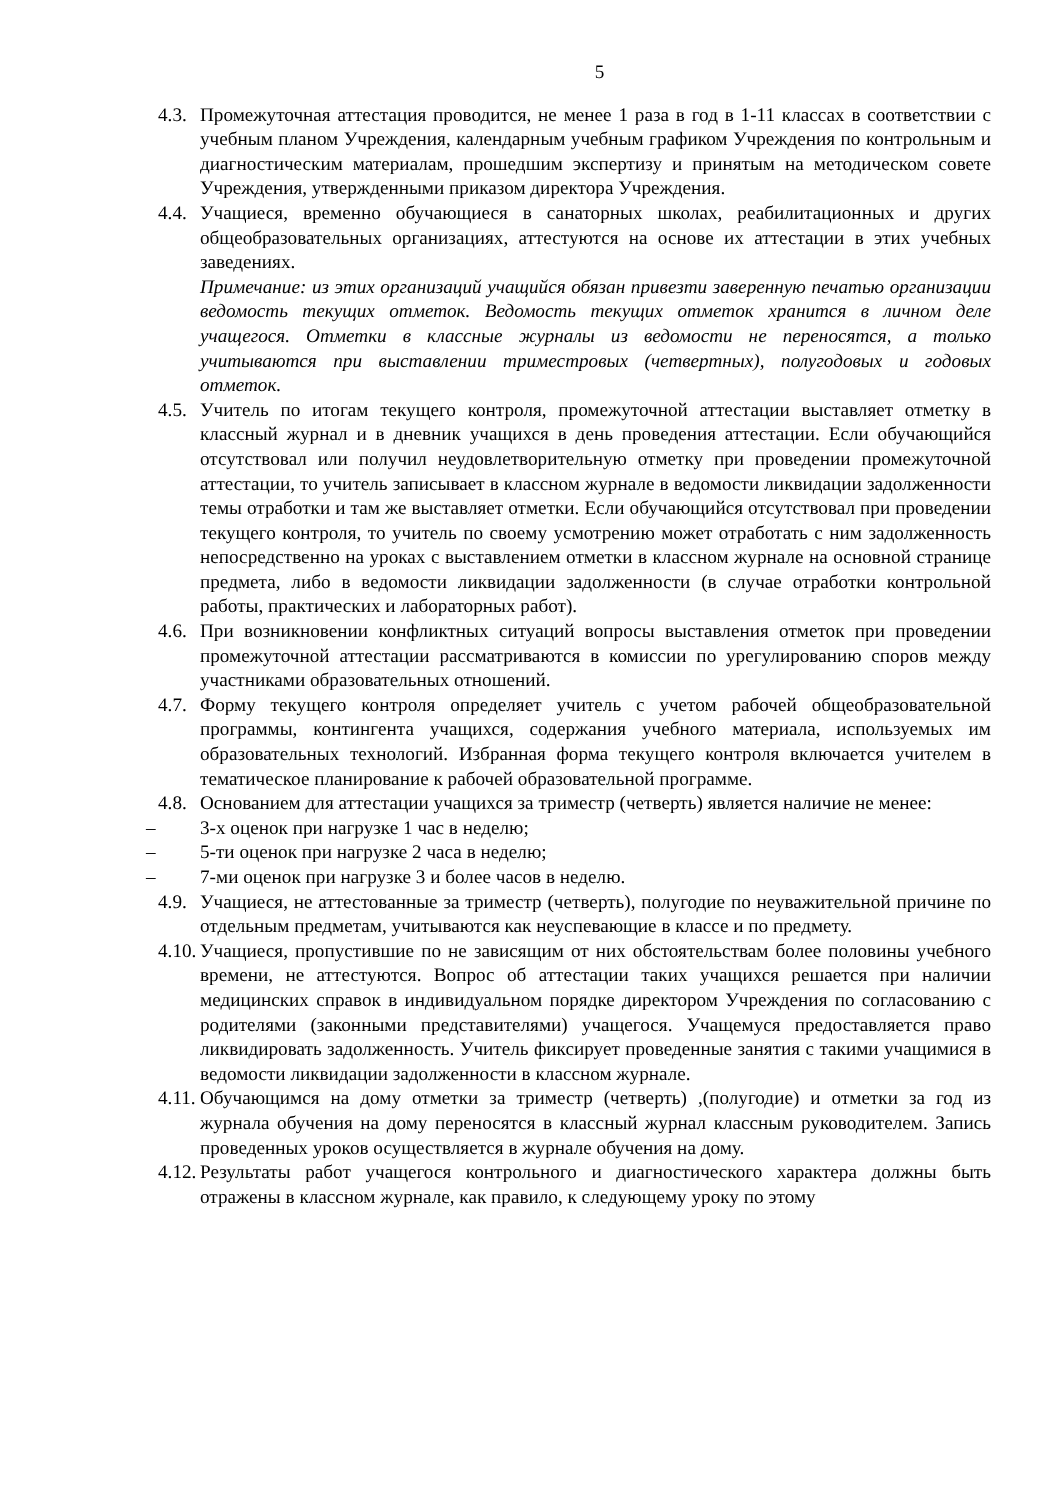5
4.3. Промежуточная аттестация проводится, не менее 1 раза в год в 1-11 классах в соответствии с учебным планом Учреждения, календарным учебным графиком Учреждения по контрольным и диагностическим материалам, прошедшим экспертизу и принятым на методическом совете Учреждения, утвержденными приказом директора Учреждения.
4.4. Учащиеся, временно обучающиеся в санаторных школах, реабилитационных и других общеобразовательных организациях, аттестуются на основе их аттестации в этих учебных заведениях.
Примечание: из этих организаций учащийся обязан привезти заверенную печатью организации ведомость текущих отметок. Ведомость текущих отметок хранится в личном деле учащегося. Отметки в классные журналы из ведомости не переносятся, а только учитываются при выставлении триместровых (четвертных), полугодовых и годовых отметок.
4.5. Учитель по итогам текущего контроля, промежуточной аттестации выставляет отметку в классный журнал и в дневник учащихся в день проведения аттестации. Если обучающийся отсутствовал или получил неудовлетворительную отметку при проведении промежуточной аттестации, то учитель записывает в классном журнале в ведомости ликвидации задолженности темы отработки и там же выставляет отметки. Если обучающийся отсутствовал при проведении текущего контроля, то учитель по своему усмотрению может отработать с ним задолженность непосредственно на уроках с выставлением отметки в классном журнале на основной странице предмета, либо в ведомости ликвидации задолженности (в случае отработки контрольной работы, практических и лабораторных работ).
4.6. При возникновении конфликтных ситуаций вопросы выставления отметок при проведении промежуточной аттестации рассматриваются в комиссии по урегулированию споров между участниками образовательных отношений.
4.7. Форму текущего контроля определяет учитель с учетом рабочей общеобразовательной программы, контингента учащихся, содержания учебного материала, используемых им образовательных технологий. Избранная форма текущего контроля включается учителем в тематическое планирование к рабочей образовательной программе.
4.8. Основанием для аттестации учащихся за триместр (четверть) является наличие не менее:
– 3-х оценок при нагрузке 1 час в неделю;
– 5-ти оценок при нагрузке 2 часа в неделю;
– 7-ми оценок при нагрузке 3 и более часов в неделю.
4.9. Учащиеся, не аттестованные за триместр (четверть), полугодие по неуважительной причине по отдельным предметам, учитываются как неуспевающие в классе и по предмету.
4.10. Учащиеся, пропустившие по не зависящим от них обстоятельствам более половины учебного времени, не аттестуются. Вопрос об аттестации таких учащихся решается при наличии медицинских справок в индивидуальном порядке директором Учреждения по согласованию с родителями (законными представителями) учащегося. Учащемуся предоставляется право ликвидировать задолженность. Учитель фиксирует проведенные занятия с такими учащимися в ведомости ликвидации задолженности в классном журнале.
4.11. Обучающимся на дому отметки за триместр (четверть) ,(полугодие) и отметки за год из журнала обучения на дому переносятся в классный журнал классным руководителем. Запись проведенных уроков осуществляется в журнале обучения на дому.
4.12. Результаты работ учащегося контрольного и диагностического характера должны быть отражены в классном журнале, как правило, к следующему уроку по этому